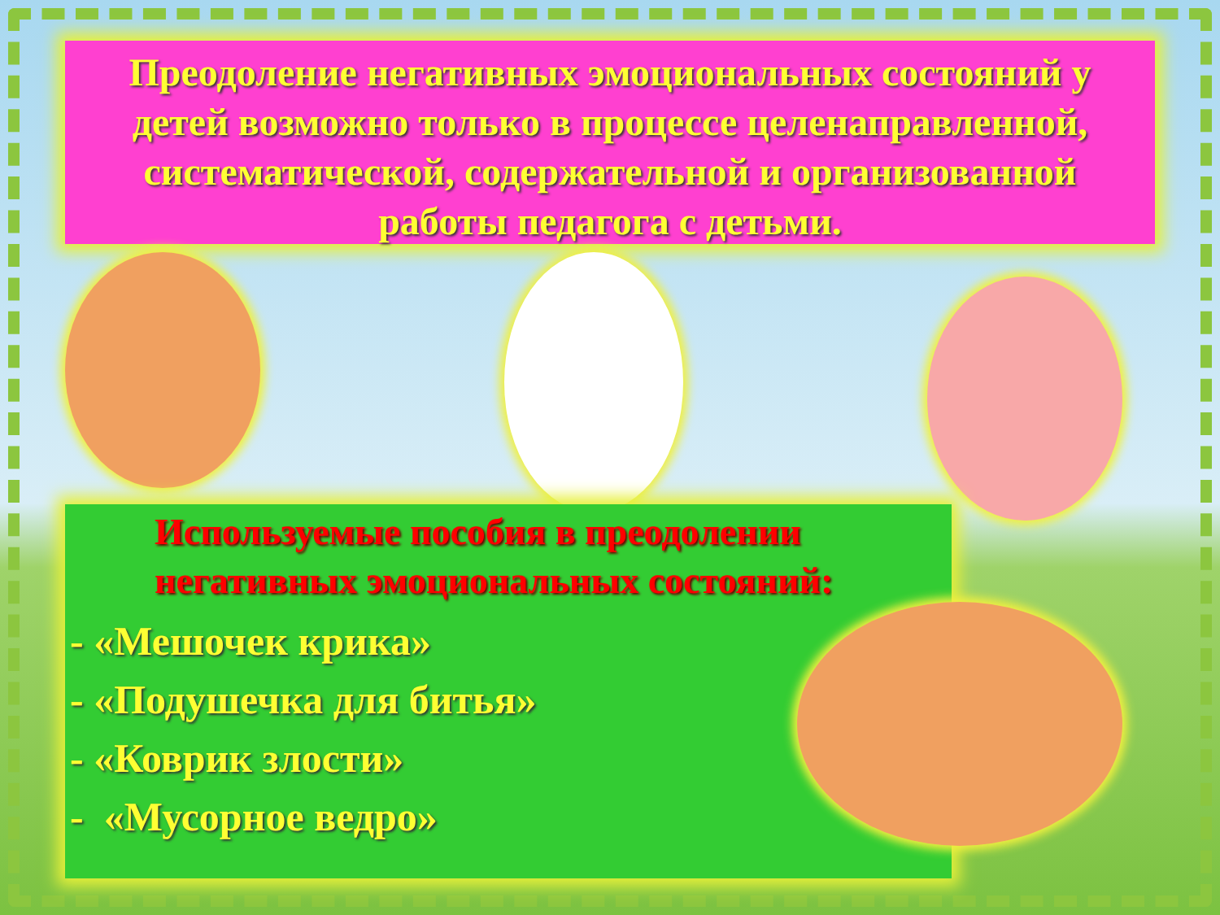Преодоление негативных эмоциональных состояний у детей возможно только в процессе целенаправленной, систематической, содержательной и организованной работы педагога с детьми.
Используемые пособия в преодолении
негативных эмоциональных состояний:
- «Мешочек крика»
- «Подушечка для битья»
- «Коврик злости»
- «Мусорное ведро»